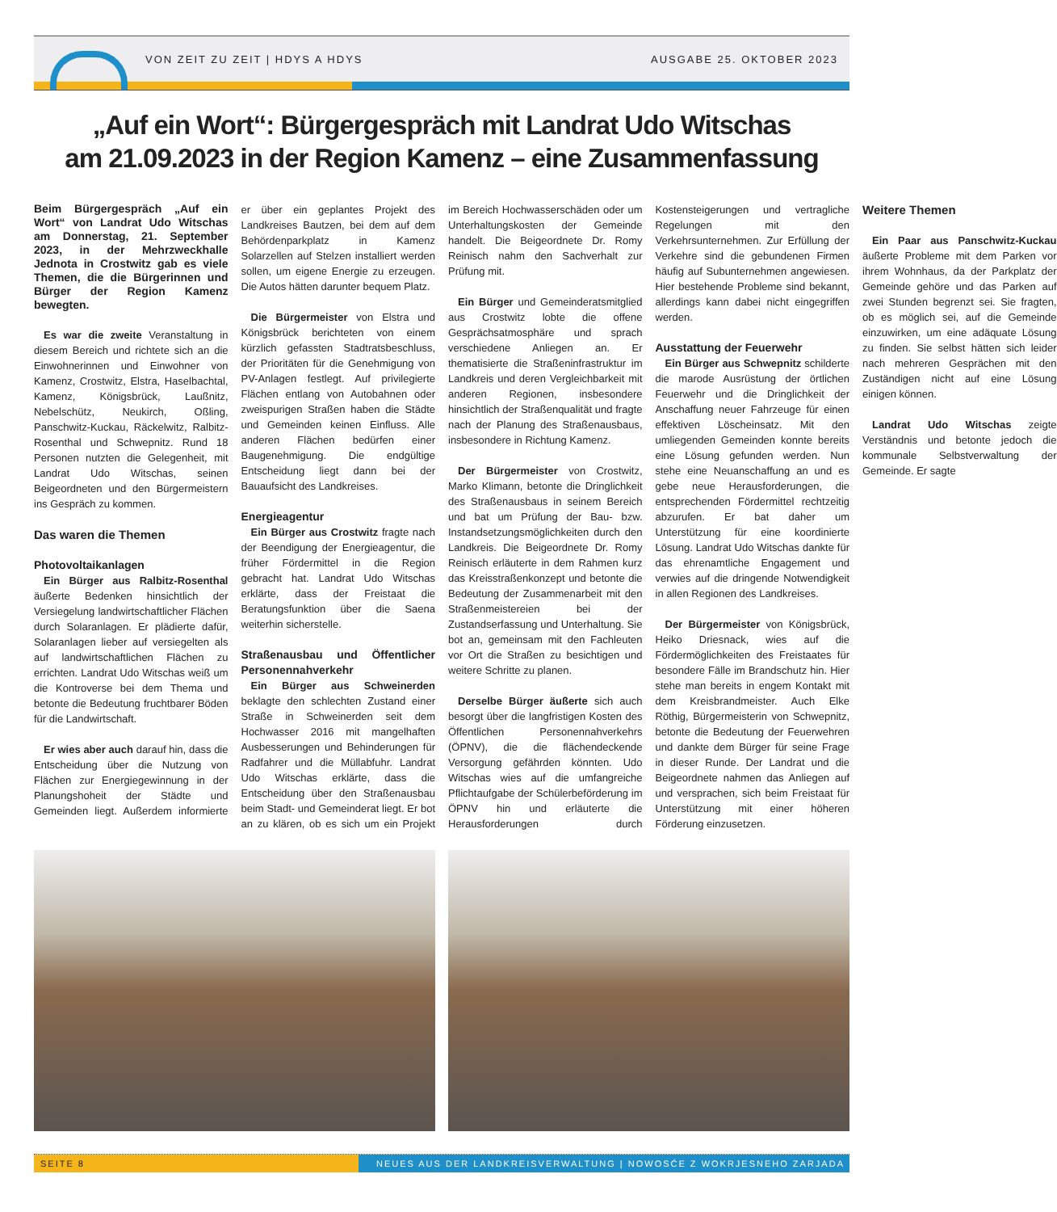VON ZEIT ZU ZEIT | HDYS A HDYS AUSGABE 25. OKTOBER 2023
„Auf ein Wort“: Bürgergespräch mit Landrat Udo Witschas
am 21.09.2023 in der Region Kamenz – eine Zusammenfassung
Beim Bürgergespräch „Auf ein Wort“ von Landrat Udo Witschas am Donnerstag, 21. September 2023, in der Mehrzweckhalle Jednota in Crostwitz gab es viele Themen, die die Bürgerinnen und Bürger der Region Kamenz bewegten.
Es war die zweite Veranstaltung in diesem Bereich und richtete sich an die Einwohnerinnen und Einwohner von Kamenz, Crostwitz, Elstra, Haselbachtal, Kamenz, Königsbrück, Laußnitz, Nebelschütz, Neukirch, Oßling, Panschwitz-Kuckau, Räckelwitz, Ralbitz-Rosenthal und Schwepnitz. Rund 18 Personen nutzten die Gelegenheit, mit Landrat Udo Witschas, seinen Beigeordneten und den Bürgermeistern ins Gespräch zu kommen.
Das waren die Themen
Photovoltaikanlagen
Ein Bürger aus Ralbitz-Rosenthal äußerte Bedenken hinsichtlich der Versiegelung landwirtschaftlicher Flächen durch Solaranlagen. Er plädierte dafür, Solaranlagen lieber auf versiegelten als auf landwirtschaftlichen Flächen zu errichten. Landrat Udo Witschas weiß um die Kontroverse bei dem Thema und betonte die Bedeutung fruchtbarer Böden für die Landwirtschaft.
Er wies aber auch darauf hin, dass die Entscheidung über die Nutzung von Flächen zur Energiegewinnung in der Planungshoheit der Städte und Gemeinden liegt. Außerdem informierte er über ein geplantes Projekt des Landkreises Bautzen, bei dem auf dem Behördenparkplatz in Kamenz Solarzellen auf Stelzen installiert werden sollen, um eigene Energie zu erzeugen. Die Autos hätten darunter bequem Platz.
Die Bürgermeister von Elstra und Königsbrück berichteten von einem kürzlich gefassten Stadtratsbeschluss, der Prioritäten für die Genehmigung von PV-Anlagen festlegt. Auf privilegierte Flächen entlang von Autobahnen oder zweispurigen Straßen haben die Städte und Gemeinden keinen Einfluss. Alle anderen Flächen bedürfen einer Baugenehmigung. Die endgültige Entscheidung liegt dann bei der Bauaufsicht des Landkreises.
Energieagentur
Ein Bürger aus Crostwitz fragte nach der Beendigung der Energieagentur, die früher Fördermittel in die Region gebracht hat. Landrat Udo Witschas erklärte, dass der Freistaat die Beratungsfunktion über die Saena weiterhin sicherstelle.
Straßenausbau und Öffentlicher Personennahverkehr
Ein Bürger aus Schweinerden beklagte den schlechten Zustand einer Straße in Schweinerden seit dem Hochwasser 2016 mit mangelhaften Ausbesserungen und Behinderungen für Radfahrer und die Müllabfuhr. Landrat Udo Witschas erklärte, dass die Entscheidung über den Straßenausbau beim Stadt- und Gemeinderat liegt. Er bot an zu klären, ob es sich um ein Projekt im Bereich Hochwasserschäden oder um Unterhaltungskosten der Gemeinde handelt. Die Beigeordnete Dr. Romy Reinisch nahm den Sachverhalt zur Prüfung mit.
Ein Bürger und Gemeinderatsmitglied aus Crostwitz lobte die offene Gesprächsatmosphäre und sprach verschiedene Anliegen an. Er thematisierte die Straßeninfrastruktur im Landkreis und deren Vergleichbarkeit mit anderen Regionen, insbesondere hinsichtlich der Straßenqualität und fragte nach der Planung des Straßenausbaus, insbesondere in Richtung Kamenz.
Der Bürgermeister von Crostwitz, Marko Klimann, betonte die Dringlichkeit des Straßenausbaus in seinem Bereich und bat um Prüfung der Bau- bzw. Instandsetzungsmöglichkeiten durch den Landkreis. Die Beigeordnete Dr. Romy Reinisch erläuterte in dem Rahmen kurz das Kreisstraßenkonzept und betonte die Bedeutung der Zusammenarbeit mit den Straßenmeistereien bei der Zustandserfassung und Unterhaltung. Sie bot an, gemeinsam mit den Fachleuten vor Ort die Straßen zu besichtigen und weitere Schritte zu planen.
Derselbe Bürger äußerte sich auch besorgt über die langfristigen Kosten des Öffentlichen Personennahverkehrs (ÖPNV), die die flächendeckende Versorgung gefährden könnten. Udo Witschas wies auf die umfangreiche Pflichtaufgabe der Schülerbeförderung im ÖPNV hin und erläuterte die Herausforderungen durch Kostensteigerungen und vertragliche Regelungen mit den Verkehrsunternehmen. Zur Erfüllung der Verkehre sind die gebundenen Firmen häufig auf Subunternehmen angewiesen. Hier bestehende Probleme sind bekannt, allerdings kann dabei nicht eingegriffen werden.
Ausstattung der Feuerwehr
Ein Bürger aus Schwepnitz schilderte die marode Ausrüstung der örtlichen Feuerwehr und die Dringlichkeit der Anschaffung neuer Fahrzeuge für einen effektiven Löscheinsatz. Mit den umliegenden Gemeinden konnte bereits eine Lösung gefunden werden. Nun stehe eine Neuanschaffung an und es gebe neue Herausforderungen, die entsprechenden Fördermittel rechtzeitig abzurufen. Er bat daher um Unterstützung für eine koordinierte Lösung. Landrat Udo Witschas dankte für das ehrenamtliche Engagement und verwies auf die dringende Notwendigkeit in allen Regionen des Landkreises.
Der Bürgermeister von Königsbrück, Heiko Driesnack, wies auf die Fördermöglichkeiten des Freistaates für besondere Fälle im Brandschutz hin. Hier stehe man bereits in engem Kontakt mit dem Kreisbrandmeister. Auch Elke Röthig, Bürgermeisterin von Schwepnitz, betonte die Bedeutung der Feuerwehren und dankte dem Bürger für seine Frage in dieser Runde. Der Landrat und die Beigeordnete nahmen das Anliegen auf und versprachen, sich beim Freistaat für Unterstützung mit einer höheren Förderung einzusetzen.
Weitere Themen
Ein Paar aus Panschwitz-Kuckau äußerte Probleme mit dem Parken vor ihrem Wohnhaus, da der Parkplatz der Gemeinde gehöre und das Parken auf zwei Stunden begrenzt sei. Sie fragten, ob es möglich sei, auf die Gemeinde einzuwirken, um eine adäquate Lösung zu finden. Sie selbst hätten sich leider nach mehreren Gesprächen mit den Zuständigen nicht auf eine Lösung einigen können.
Landrat Udo Witschas zeigte Verständnis und betonte jedoch die kommunale Selbstverwaltung der Gemeinde. Er sagte
SEITE 8 NEUES AUS DER LANDKREISVERWALTUNG | NOWOSĆE Z WOKRJESNEHO ZARJADA